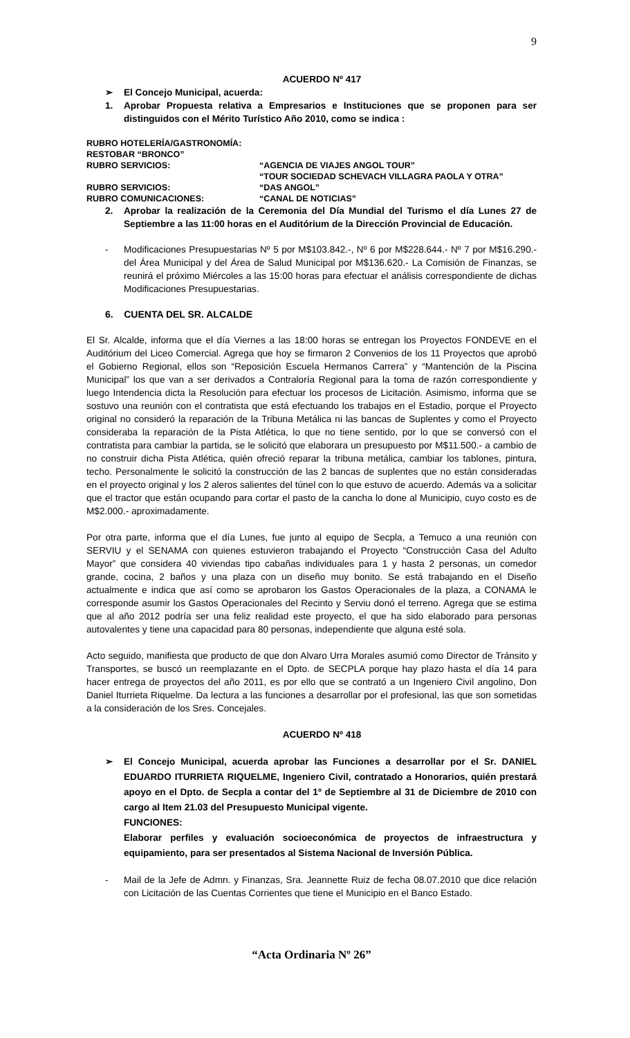9
ACUERDO Nº 417
➢ El Concejo Municipal, acuerda:
1. Aprobar Propuesta relativa a Empresarios e Instituciones que se proponen para ser distinguidos con el Mérito Turístico Año 2010, como se indica :
| RUBRO HOTELERÍA/GASTRONOMÍA: RESTOBAR “BRONCO” | |
| RUBRO SERVICIOS: | “AGENCIA DE VIAJES ANGOL TOUR” |
| | “TOUR SOCIEDAD SCHEVACH VILLAGRA PAOLA Y OTRA” |
| RUBRO SERVICIOS: | “DAS ANGOL” |
| RUBRO COMUNICACIONES: | “CANAL DE NOTICIAS” |
2. Aprobar la realización de la Ceremonia del Día Mundial del Turismo el día Lunes 27 de Septiembre a las 11:00 horas en el Auditórium de la Dirección Provincial de Educación.
- Modificaciones Presupuestarias Nº 5 por M$103.842.-, Nº 6 por M$228.644.- Nº 7 por M$16.290.- del Área Municipal y del Área de Salud Municipal por M$136.620.- La Comisión de Finanzas, se reunirá el próximo Miércoles a las 15:00 horas para efectuar el análisis correspondiente de dichas Modificaciones Presupuestarias.
6. CUENTA DEL SR. ALCALDE
El Sr. Alcalde, informa que el día Viernes a las 18:00 horas se entregan los Proyectos FONDEVE en el Auditórium del Liceo Comercial. Agrega que hoy se firmaron 2 Convenios de los 11 Proyectos que aprobó el Gobierno Regional, ellos son “Reposición Escuela Hermanos Carrera” y “Mantención de la Piscina Municipal” los que van a ser derivados a Contraloría Regional para la toma de razón correspondiente y luego Intendencia dicta la Resolución para efectuar los procesos de Licitación. Asimismo, informa que se sostuvo una reunión con el contratista que está efectuando los trabajos en el Estadio, porque el Proyecto original no consideró la reparación de la Tribuna Metálica ni las bancas de Suplentes y como el Proyecto consideraba la reparación de la Pista Atlética, lo que no tiene sentido, por lo que se conversó con el contratista para cambiar la partida, se le solicitó que elaborara un presupuesto por M$11.500.- a cambio de no construir dicha Pista Atlética, quién ofreció reparar la tribuna metálica, cambiar los tablones, pintura, techo. Personalmente le solicitó la construcción de las 2 bancas de suplentes que no están consideradas en el proyecto original y los 2 aleros salientes del túnel con lo que estuvo de acuerdo. Además va a solicitar que el tractor que están ocupando para cortar el pasto de la cancha lo done al Municipio, cuyo costo es de M$2.000.- aproximadamente.
Por otra parte, informa que el día Lunes, fue junto al equipo de Secpla, a Temuco a una reunión con SERVIU y el SENAMA con quienes estuvieron trabajando el Proyecto “Construcción Casa del Adulto Mayor” que considera 40 viviendas tipo cabañas individuales para 1 y hasta 2 personas, un comedor grande, cocina, 2 baños y una plaza con un diseño muy bonito. Se está trabajando en el Diseño actualmente e indica que así como se aprobaron los Gastos Operacionales de la plaza, a CONAMA le corresponde asumir los Gastos Operacionales del Recinto y Serviu donó el terreno. Agrega que se estima que al año 2012 podría ser una feliz realidad este proyecto, el que ha sido elaborado para personas autovalentes y tiene una capacidad para 80 personas, independiente que alguna esté sola.
Acto seguido, manifiesta que producto de que don Alvaro Urra Morales asumió como Director de Tránsito y Transportes, se buscó un reemplazante en el Dpto. de SECPLA porque hay plazo hasta el día 14 para hacer entrega de proyectos del año 2011, es por ello que se contrató a un Ingeniero Civil angolino, Don Daniel Iturrieta Riquelme. Da lectura a las funciones a desarrollar por el profesional, las que son sometidas a la consideración de los Sres. Concejales.
ACUERDO Nº 418
➢ El Concejo Municipal, acuerda aprobar las Funciones a desarrollar por el Sr. DANIEL EDUARDO ITURRIETA RIQUELME, Ingeniero Civil, contratado a Honorarios, quién prestará apoyo en el Dpto. de Secpla a contar del 1º de Septiembre al 31 de Diciembre de 2010 con cargo al Item 21.03 del Presupuesto Municipal vigente.
FUNCIONES:
Elaborar perfiles y evaluación socioeconómica de proyectos de infraestructura y equipamiento, para ser presentados al Sistema Nacional de Inversión Pública.
- Mail de la Jefe de Admn. y Finanzas, Sra. Jeannette Ruiz de fecha 08.07.2010 que dice relación con Licitación de las Cuentas Corrientes que tiene el Municipio en el Banco Estado.
“Acta Ordinaria Nº 26”